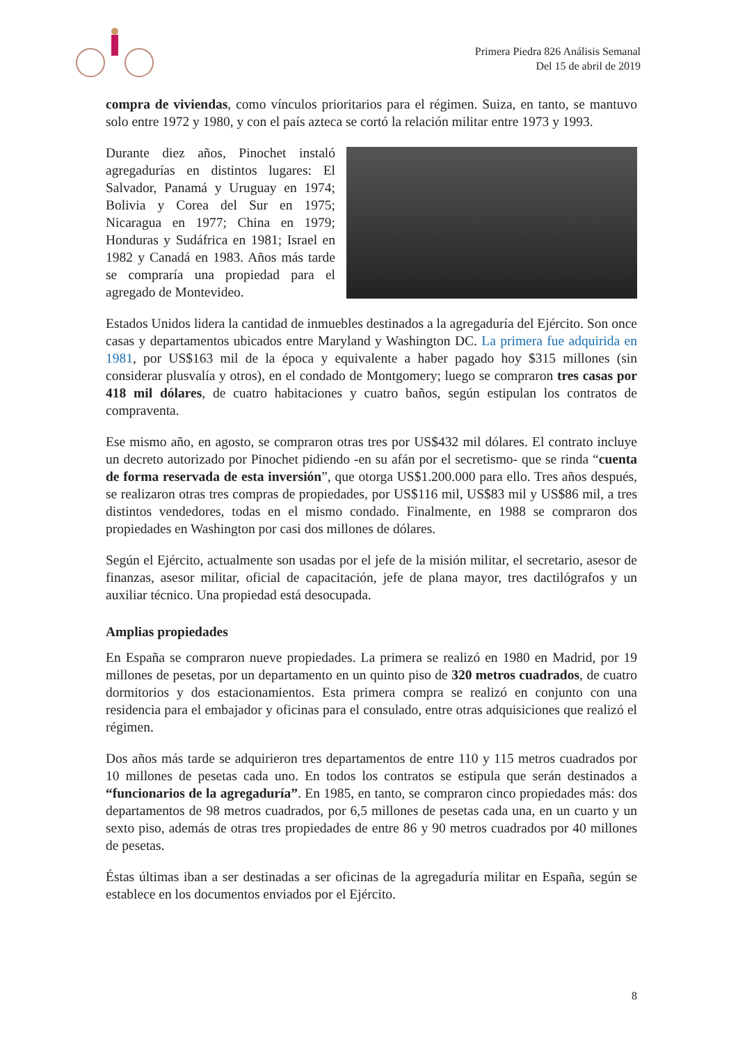Primera Piedra 826 Análisis Semanal
Del 15 de abril de 2019
compra de viviendas, como vínculos prioritarios para el régimen. Suiza, en tanto, se mantuvo solo entre 1972 y 1980, y con el país azteca se cortó la relación militar entre 1973 y 1993.
Durante diez años, Pinochet instaló agregadurías en distintos lugares: El Salvador, Panamá y Uruguay en 1974; Bolivia y Corea del Sur en 1975; Nicaragua en 1977; China en 1979; Honduras y Sudáfrica en 1981; Israel en 1982 y Canadá en 1983. Años más tarde se compraría una propiedad para el agregado de Montevideo.
Estados Unidos lidera la cantidad de inmuebles destinados a la agregaduría del Ejército. Son once casas y departamentos ubicados entre Maryland y Washington DC. La primera fue adquirida en 1981, por US$163 mil de la época y equivalente a haber pagado hoy $315 millones (sin considerar plusvalía y otros), en el condado de Montgomery; luego se compraron tres casas por 418 mil dólares, de cuatro habitaciones y cuatro baños, según estipulan los contratos de compraventa.
Ese mismo año, en agosto, se compraron otras tres por US$432 mil dólares. El contrato incluye un decreto autorizado por Pinochet pidiendo -en su afán por el secretismo- que se rinda “cuenta de forma reservada de esta inversión”, que otorga US$1.200.000 para ello. Tres años después, se realizaron otras tres compras de propiedades, por US$116 mil, US$83 mil y US$86 mil, a tres distintos vendedores, todas en el mismo condado. Finalmente, en 1988 se compraron dos propiedades en Washington por casi dos millones de dólares.
Según el Ejército, actualmente son usadas por el jefe de la misión militar, el secretario, asesor de finanzas, asesor militar, oficial de capacitación, jefe de plana mayor, tres dactilógrafos y un auxiliar técnico. Una propiedad está desocupada.
Amplias propiedades
En España se compraron nueve propiedades. La primera se realizó en 1980 en Madrid, por 19 millones de pesetas, por un departamento en un quinto piso de 320 metros cuadrados, de cuatro dormitorios y dos estacionamientos. Esta primera compra se realizó en conjunto con una residencia para el embajador y oficinas para el consulado, entre otras adquisiciones que realizó el régimen.
Dos años más tarde se adquirieron tres departamentos de entre 110 y 115 metros cuadrados por 10 millones de pesetas cada uno. En todos los contratos se estipula que serán destinados a “funcionarios de la agregaduría”. En 1985, en tanto, se compraron cinco propiedades más: dos departamentos de 98 metros cuadrados, por 6,5 millones de pesetas cada una, en un cuarto y un sexto piso, además de otras tres propiedades de entre 86 y 90 metros cuadrados por 40 millones de pesetas.
Éstas últimas iban a ser destinadas a ser oficinas de la agregaduría militar en España, según se establece en los documentos enviados por el Ejército.
8